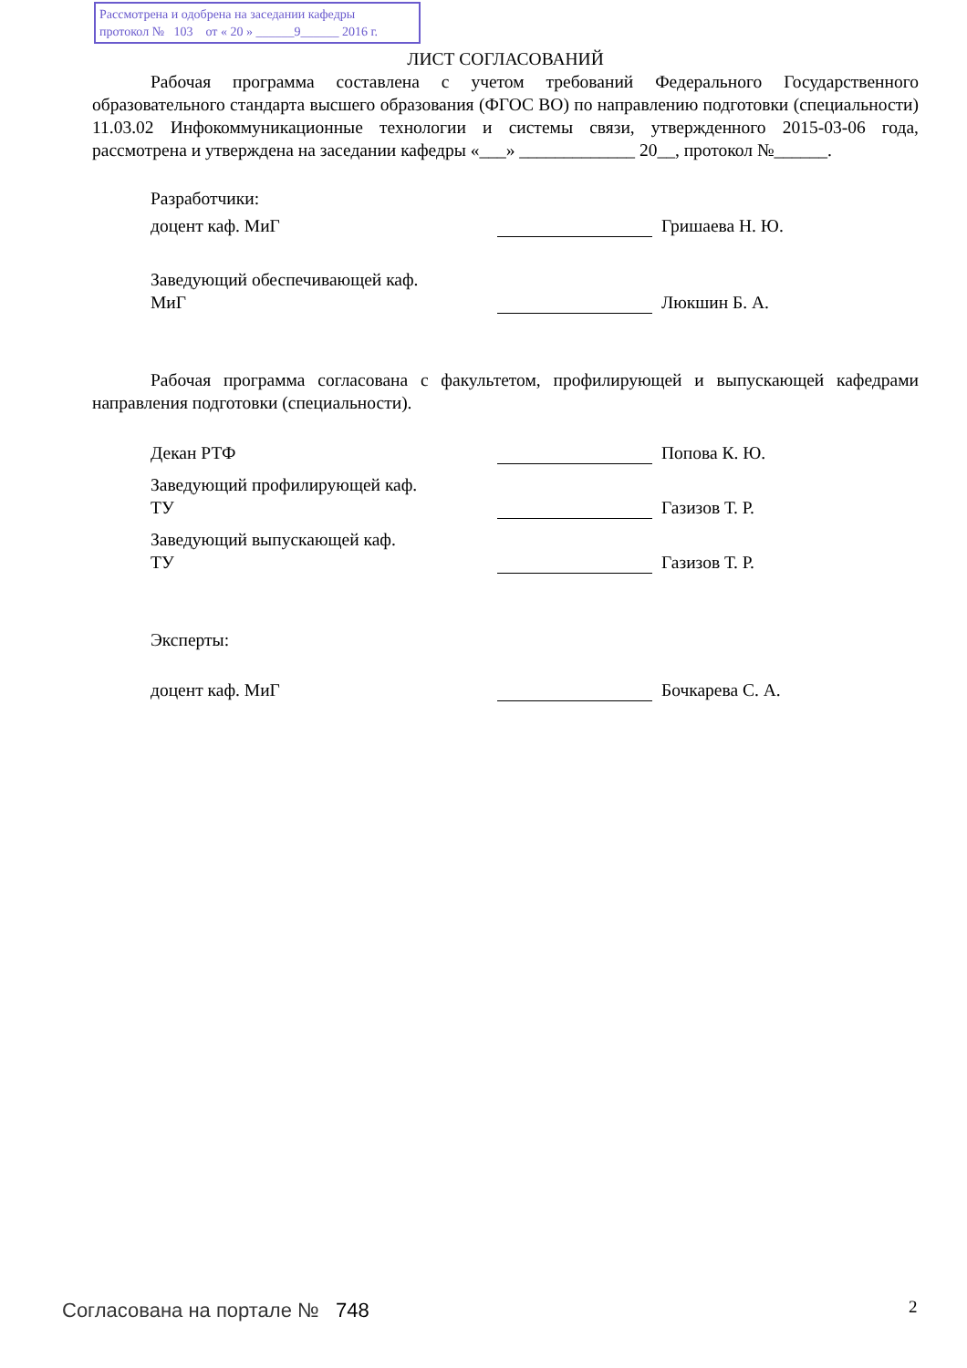Рассмотрена и одобрена на заседании кафедры
протокол № 103 от « 20 » ______9______ 2016 г.
ЛИСТ СОГЛАСОВАНИЙ
Рабочая программа составлена с учетом требований Федерального Государственного образовательного стандарта высшего образования (ФГОС ВО) по направлению подготовки (специальности) 11.03.02 Инфокоммуникационные технологии и системы связи, утвержденного 2015-03-06 года, рассмотрена и утверждена на заседании кафедры «___» _____________ 20__, протокол №______.
Разработчики:
доцент каф. МиГ
Гришаева Н. Ю.
Заведующий обеспечивающей каф.
МиГ
Люкшин Б. А.
Рабочая программа согласована с факультетом, профилирующей и выпускающей кафедрами направления подготовки (специальности).
Декан РТФ
Попова К. Ю.
Заведующий профилирующей каф.
ТУ
Газизов Т. Р.
Заведующий выпускающей каф.
ТУ
Газизов Т. Р.
Эксперты:
доцент каф. МиГ
Бочкарева С. А.
Согласована на портале № 748 2